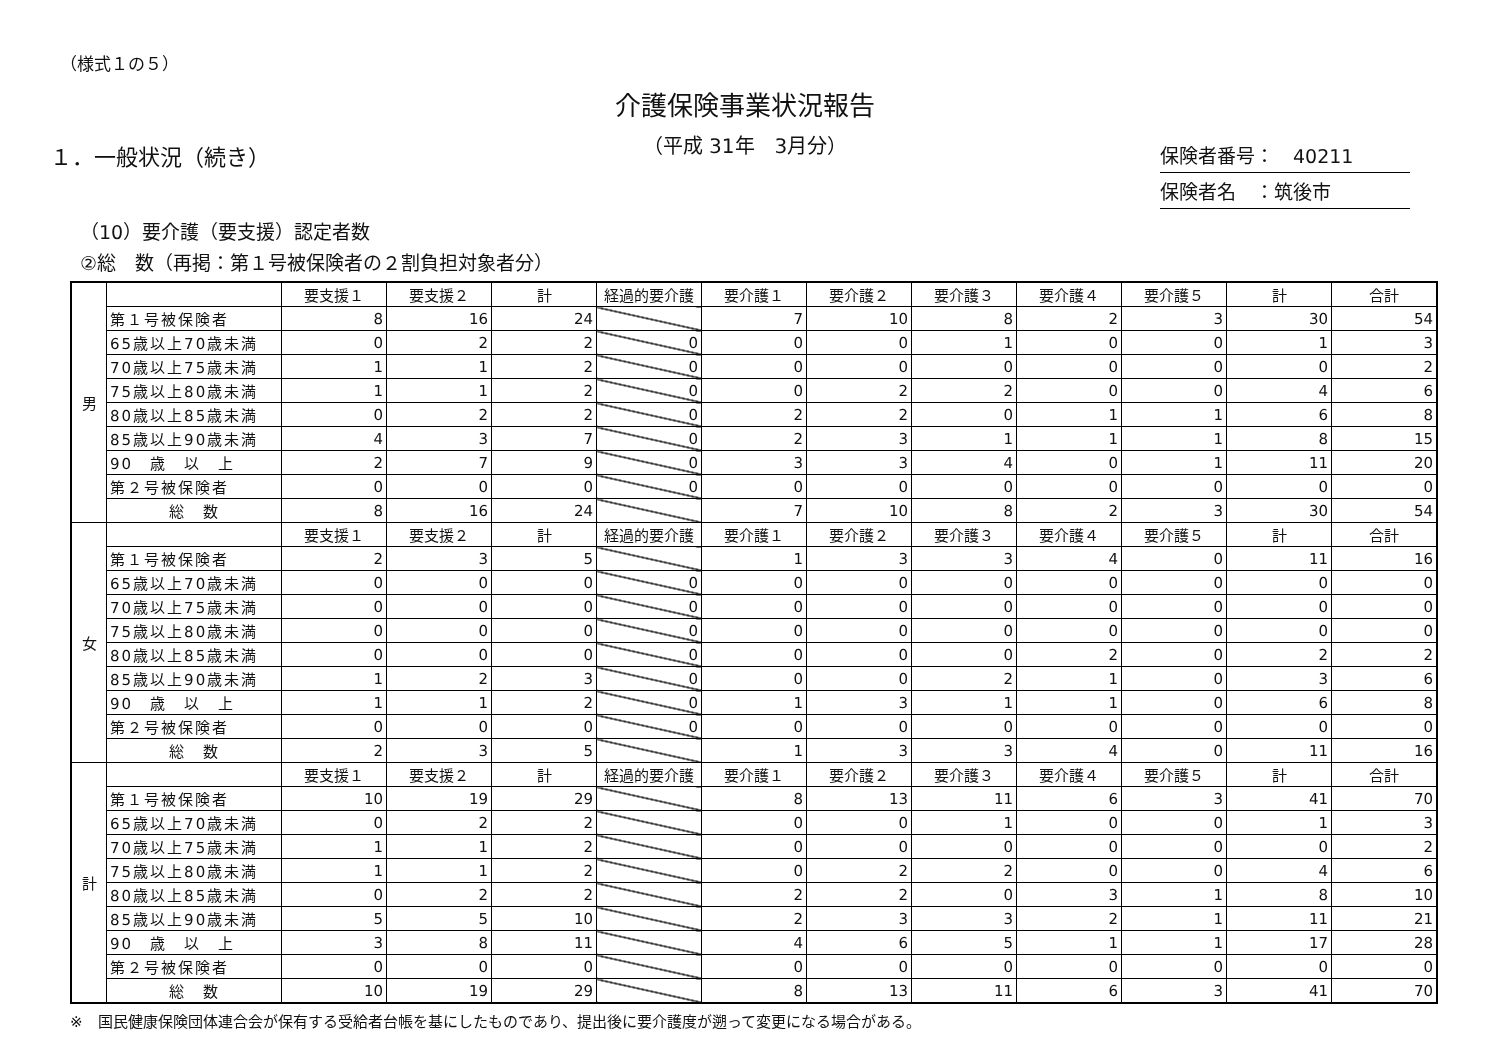（様式１の５）
介護保険事業状況報告
（平成 31年　3月分）
１．一般状況（続き）
保険者番号：　40211
保険者名　：筑後市
（10）要介護（要支援）認定者数
②総　数（再掲：第１号被保険者の２割負担対象者分）
| 男 | | 要支援１ | 要支援２ | 計 | 経過的要介護 | 要介護１ | 要介護２ | 要介護３ | 要介護４ | 要介護５ | 計 | 合計 |
| | 第１号被保険者 | 8 | 16 | 24 | | 7 | 10 | 8 | 2 | 3 | 30 | 54 |
| | 65歳以上70歳未満 | 0 | 2 | 2 | 0 | 0 | 0 | 1 | 0 | 0 | 1 | 3 |
| | 70歳以上75歳未満 | 1 | 1 | 2 | 0 | 0 | 0 | 0 | 0 | 0 | 0 | 2 |
| | 75歳以上80歳未満 | 1 | 1 | 2 | 0 | 0 | 2 | 2 | 0 | 0 | 4 | 6 |
| | 80歳以上85歳未満 | 0 | 2 | 2 | 0 | 2 | 2 | 0 | 1 | 1 | 6 | 8 |
| | 85歳以上90歳未満 | 4 | 3 | 7 | 0 | 2 | 3 | 1 | 1 | 1 | 8 | 15 |
| | 90 歳 以 上 | 2 | 7 | 9 | 0 | 3 | 3 | 4 | 0 | 1 | 11 | 20 |
| | 第２号被保険者 | 0 | 0 | 0 | 0 | 0 | 0 | 0 | 0 | 0 | 0 | 0 |
| | 総 数 | 8 | 16 | 24 | | 7 | 10 | 8 | 2 | 3 | 30 | 54 |
| 女 | | 要支援１ | 要支援２ | 計 | 経過的要介護 | 要介護１ | 要介護２ | 要介護３ | 要介護４ | 要介護５ | 計 | 合計 |
| | 第１号被保険者 | 2 | 3 | 5 | | 1 | 3 | 3 | 4 | 0 | 11 | 16 |
| | 65歳以上70歳未満 | 0 | 0 | 0 | 0 | 0 | 0 | 0 | 0 | 0 | 0 | 0 |
| | 70歳以上75歳未満 | 0 | 0 | 0 | 0 | 0 | 0 | 0 | 0 | 0 | 0 | 0 |
| | 75歳以上80歳未満 | 0 | 0 | 0 | 0 | 0 | 0 | 0 | 0 | 0 | 0 | 0 |
| | 80歳以上85歳未満 | 0 | 0 | 0 | 0 | 0 | 0 | 0 | 2 | 0 | 2 | 2 |
| | 85歳以上90歳未満 | 1 | 2 | 3 | 0 | 0 | 0 | 2 | 1 | 0 | 3 | 6 |
| | 90 歳 以 上 | 1 | 1 | 2 | 0 | 1 | 3 | 1 | 1 | 0 | 6 | 8 |
| | 第２号被保険者 | 0 | 0 | 0 | 0 | 0 | 0 | 0 | 0 | 0 | 0 | 0 |
| | 総 数 | 2 | 3 | 5 | | 1 | 3 | 3 | 4 | 0 | 11 | 16 |
| 計 | | 要支援１ | 要支援２ | 計 | 経過的要介護 | 要介護１ | 要介護２ | 要介護３ | 要介護４ | 要介護５ | 計 | 合計 |
| | 第１号被保険者 | 10 | 19 | 29 | | 8 | 13 | 11 | 6 | 3 | 41 | 70 |
| | 65歳以上70歳未満 | 0 | 2 | 2 | | 0 | 0 | 1 | 0 | 0 | 1 | 3 |
| | 70歳以上75歳未満 | 1 | 1 | 2 | | 0 | 0 | 0 | 0 | 0 | 0 | 2 |
| | 75歳以上80歳未満 | 1 | 1 | 2 | | 0 | 2 | 2 | 0 | 0 | 4 | 6 |
| | 80歳以上85歳未満 | 0 | 2 | 2 | | 2 | 2 | 0 | 3 | 1 | 8 | 10 |
| | 85歳以上90歳未満 | 5 | 5 | 10 | | 2 | 3 | 3 | 2 | 1 | 11 | 21 |
| | 90 歳 以 上 | 3 | 8 | 11 | | 4 | 6 | 5 | 1 | 1 | 17 | 28 |
| | 第２号被保険者 | 0 | 0 | 0 | | 0 | 0 | 0 | 0 | 0 | 0 | 0 |
| | 総 数 | 10 | 19 | 29 | | 8 | 13 | 11 | 6 | 3 | 41 | 70 |
※　国民健康保険団体連合会が保有する受給者台帳を基にしたものであり、提出後に要介護度が遡って変更になる場合がある。